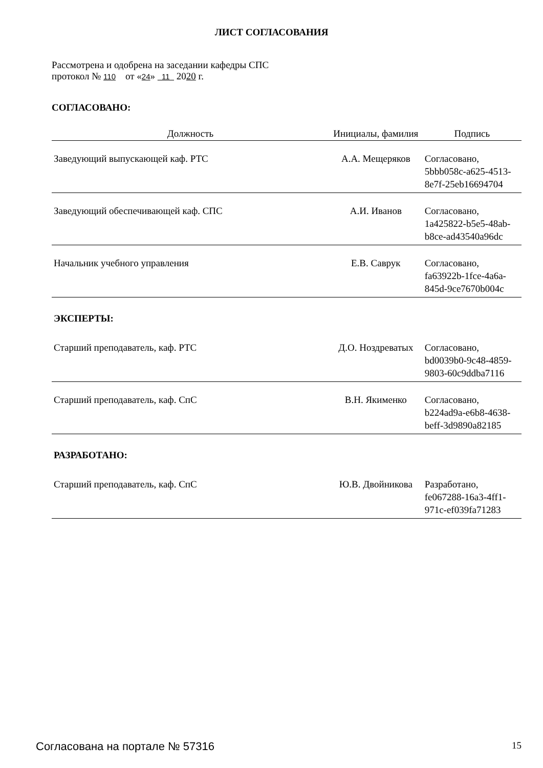ЛИСТ СОГЛАСОВАНИЯ
Рассмотрена и одобрена на заседании кафедры СПС
протокол № 110 от «24» 11 2020 г.
СОГЛАСОВАНО:
| Должность | Инициалы, фамилия | Подпись |
| --- | --- | --- |
| Заведующий выпускающей каф. РТС | А.А. Мещеряков | Согласовано, 5bbb058c-a625-4513- 8e7f-25eb16694704 |
| Заведующий обеспечивающей каф. СПС | А.И. Иванов | Согласовано, 1a425822-b5e5-48ab- b8ce-ad43540a96dc |
| Начальник учебного управления | Е.В. Саврук | Согласовано, fa63922b-1fce-4a6a- 845d-9ce7670b004c |
| ЭКСПЕРТЫ: | | |
| Старший преподаватель, каф. РТС | Д.О. Ноздреватых | Согласовано, bd0039b0-9c48-4859- 9803-60c9ddba7116 |
| Старший преподаватель, каф. СпС | В.Н. Якименко | Согласовано, b224ad9a-e6b8-4638- beff-3d9890a82185 |
| РАЗРАБОТАНО: | | |
| Старший преподаватель, каф. СпС | Ю.В. Двойникова | Разработано, fe067288-16a3-4ff1- 971c-ef039fa71283 |
Согласована на портале № 57316 15